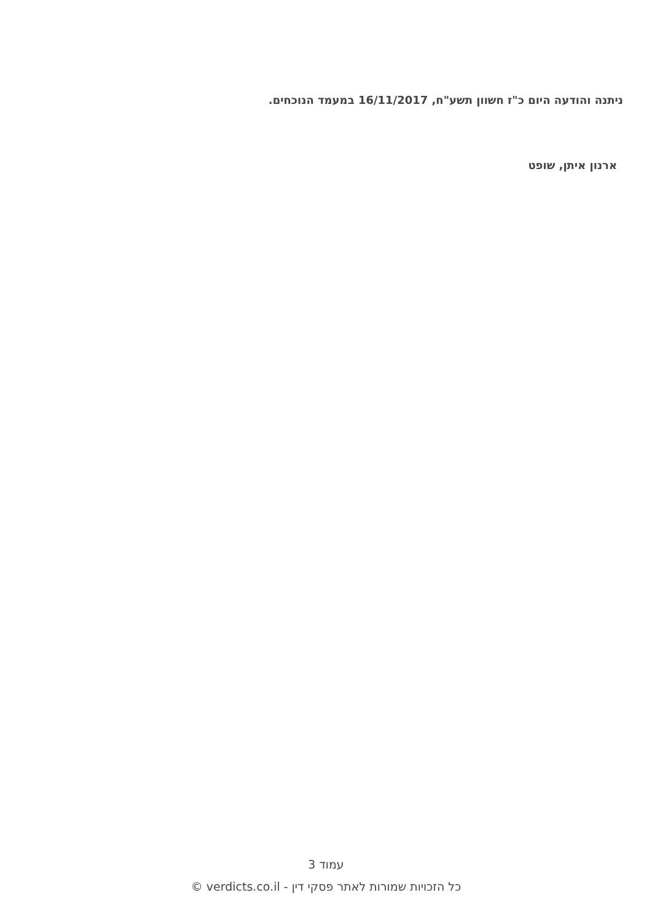ניתנה והודעה היום כ"ז חשוון תשע"ח, 16/11/2017 במעמד הנוכחים.
ארנון איתן, שופט
עמוד 3
כל הזכויות שמורות לאתר פסקי דין - verdicts.co.il ©